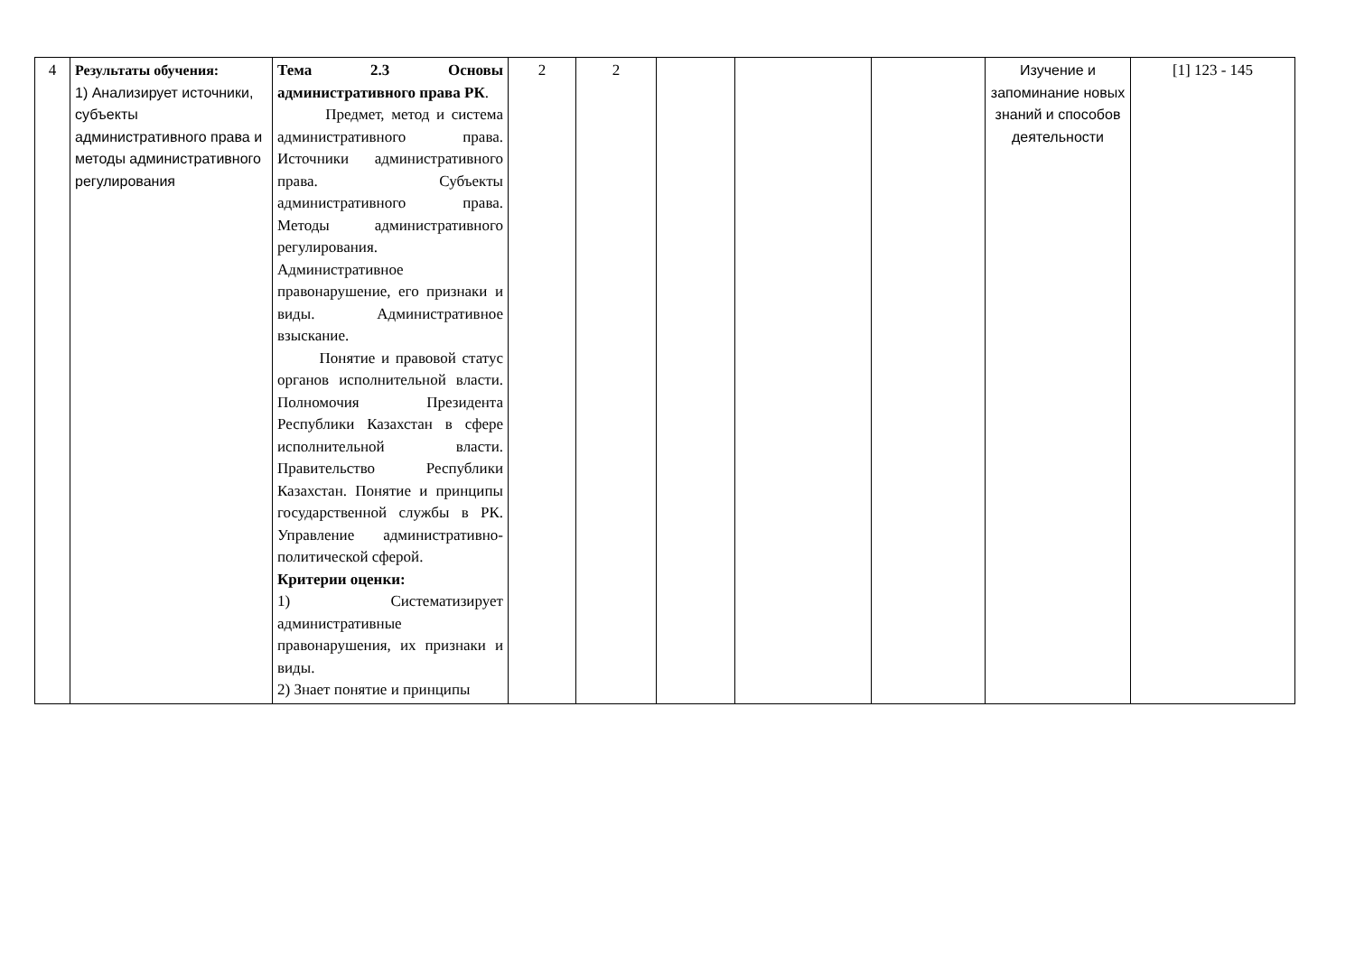| 4 | Результаты обучения: 1) Анализирует источники, субъекты административного права и методы административного регулирования | Тема 2.3 Основы административного права РК . Предмет, метод и система административного права. Источники административного права. Субъекты административного права. Методы административного регулирования. Административное правонарушение, его признаки и виды. Административное взыскание. Понятие и правовой статус органов исполнительной власти. Полномочия Президента Республики Казахстан в сфере исполнительной власти. Правительство Республики Казахстан. Понятие и принципы государственной службы в РК. Управление административно-политической сферой. Критерии оценки: 1) Систематизирует административные правонарушения, их признаки и виды. 2) Знает понятие и принципы | 2 | 2 | | | | Изучение и запоминание новых знаний и способов деятельности | [1] 123 - 145 |